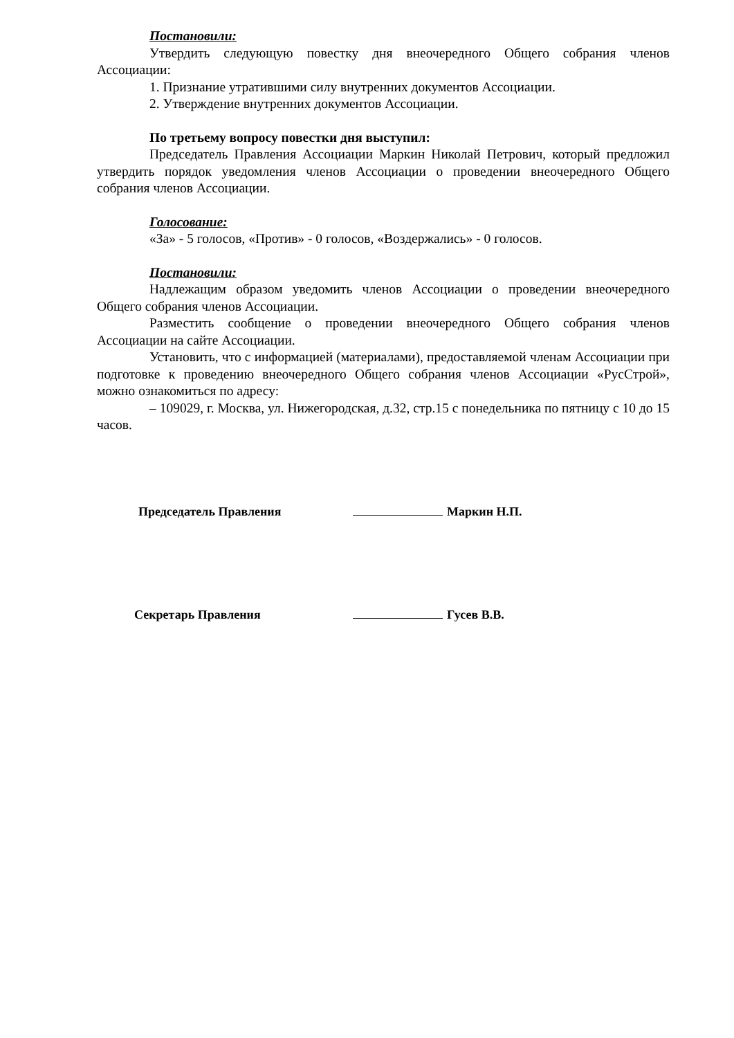Постановили:
Утвердить следующую повестку дня внеочередного Общего собрания членов Ассоциации:
1. Признание утратившими силу внутренних документов Ассоциации.
2. Утверждение внутренних документов Ассоциации.
По третьему вопросу повестки дня выступил:
Председатель Правления Ассоциации Маркин Николай Петрович, который предложил утвердить порядок уведомления членов Ассоциации о проведении внеочередного Общего собрания членов Ассоциации.
Голосование:
«За» - 5 голосов, «Против» - 0 голосов, «Воздержались» - 0 голосов.
Постановили:
Надлежащим образом уведомить членов Ассоциации о проведении внеочередного Общего собрания членов Ассоциации.
Разместить сообщение о проведении внеочередного Общего собрания членов Ассоциации на сайте Ассоциации.
Установить, что с информацией (материалами), предоставляемой членам Ассоциации при подготовке к проведению внеочередного Общего собрания членов Ассоциации «РусСтрой», можно ознакомиться по адресу:
– 109029, г. Москва, ул. Нижегородская, д.32, стр.15 с понедельника по пятницу с 10 до 15 часов.
Председатель Правления Маркин Н.П.
Секретарь Правления Гусев В.В.